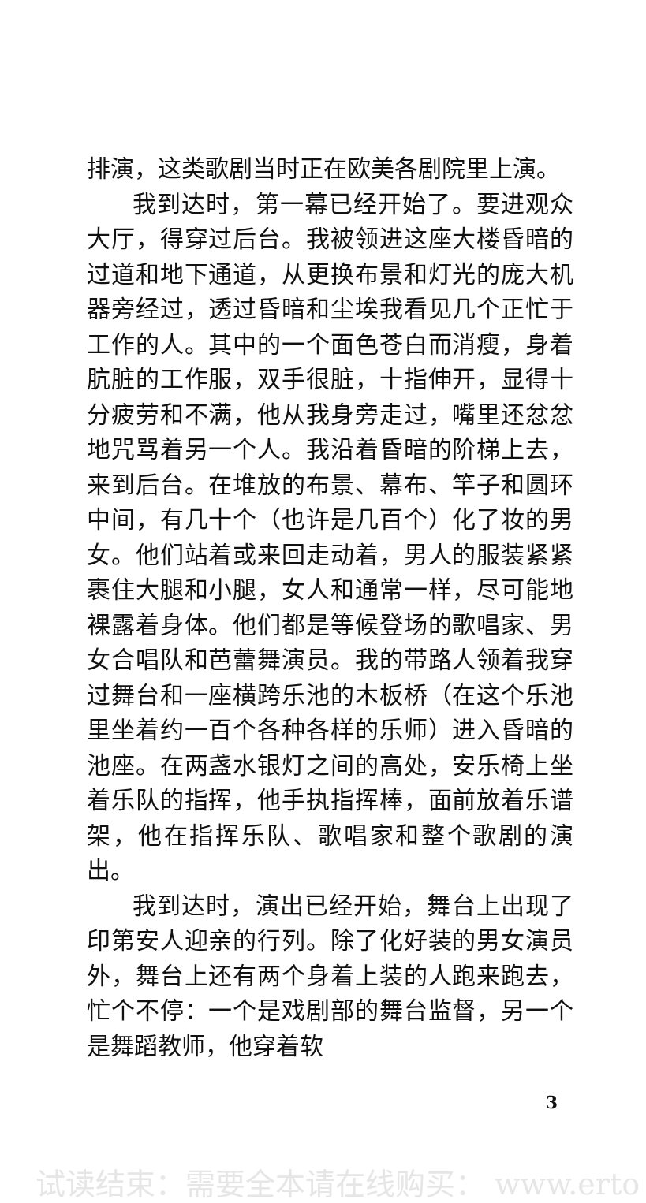排演，这类歌剧当时正在欧美各剧院里上演。
我到达时，第一幕已经开始了。要进观众大厅，得穿过后台。我被领进这座大楼昏暗的过道和地下通道，从更换布景和灯光的庞大机器旁经过，透过昏暗和尘埃我看见几个正忙于工作的人。其中的一个面色苍白而消瘦，身着肮脏的工作服，双手很脏，十指伸开，显得十分疲劳和不满，他从我身旁走过，嘴里还忿忿地咒骂着另一个人。我沿着昏暗的阶梯上去，来到后台。在堆放的布景、幕布、竿子和圆环中间，有几十个（也许是几百个）化了妆的男女。他们站着或来回走动着，男人的服装紧紧裹住大腿和小腿，女人和通常一样，尽可能地裸露着身体。他们都是等候登场的歌唱家、男女合唱队和芭蕾舞演员。我的带路人领着我穿过舞台和一座横跨乐池的木板桥（在这个乐池里坐着约一百个各种各样的乐师）进入昏暗的池座。在两盏水银灯之间的高处，安乐椅上坐着乐队的指挥，他手执指挥棒，面前放着乐谱架，他在指挥乐队、歌唱家和整个歌剧的演出。
我到达时，演出已经开始，舞台上出现了印第安人迎亲的行列。除了化好装的男女演员外，舞台上还有两个身着上装的人跑来跑去，忙个不停：一个是戏剧部的舞台监督，另一个是舞蹈教师，他穿着软
3
试读结束：需要全本请在线购买： www.erto